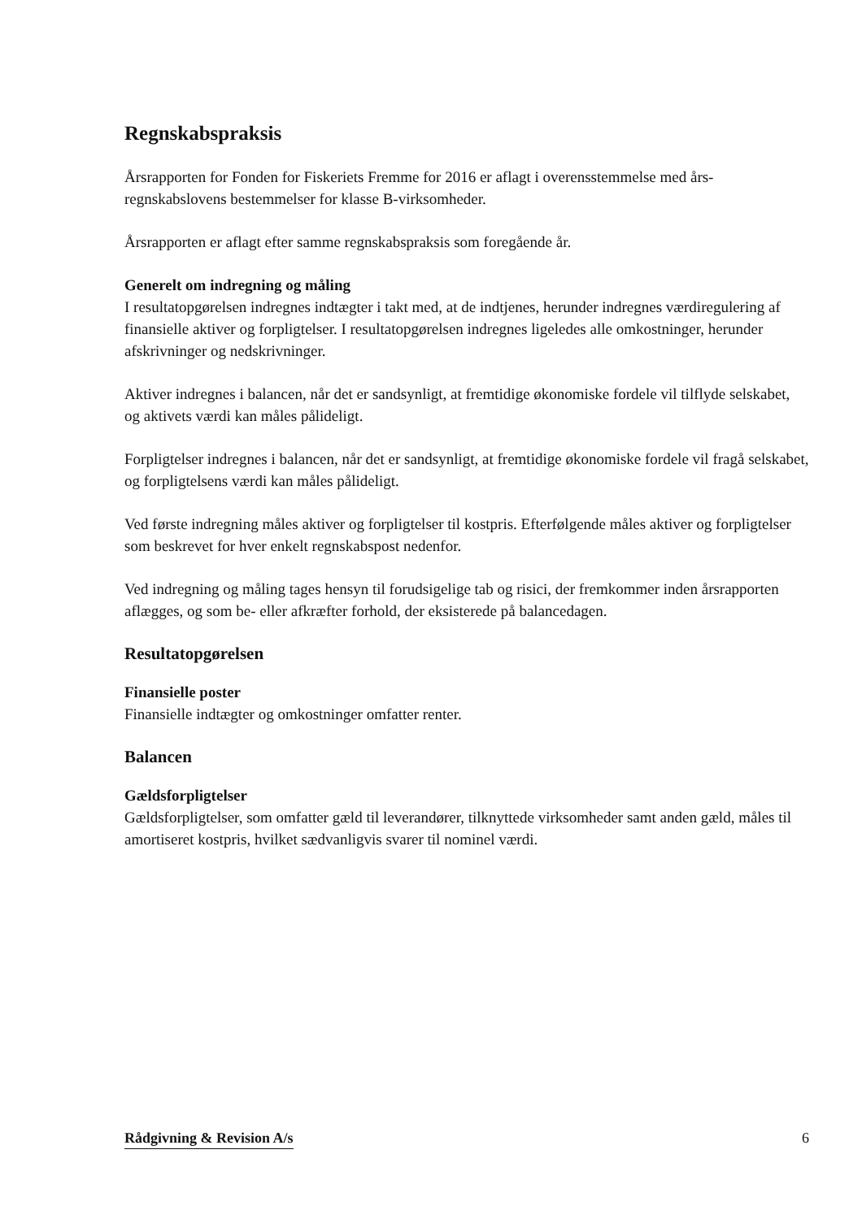Regnskabspraksis
Årsrapporten for Fonden for Fiskeriets Fremme for 2016 er aflagt i overensstemmelse med års­regnskabslovens bestemmelser for klasse B-virksomheder.
Årsrapporten er aflagt efter samme regnskabspraksis som foregående år.
Generelt om indregning og måling
I resultatopgørelsen indregnes indtægter i takt med, at de indtjenes, herunder indregnes værdire­gulering af finansielle aktiver og forpligtelser. I resultatopgørelsen indregnes ligeledes alle om­kostninger, herunder afskrivninger og nedskrivninger.
Aktiver indregnes i balancen, når det er sandsynligt, at fremtidige økonomiske fordele vil tilflyde selskabet, og aktivets værdi kan måles pålideligt.
Forpligtelser indregnes i balancen, når det er sandsynligt, at fremtidige økonomiske fordele vil fragå selskabet, og forpligtelsens værdi kan måles pålideligt.
Ved første indregning måles aktiver og forpligtelser til kostpris. Efterfølgende måles aktiver og forpligtelser som beskrevet for hver enkelt regnskabspost nedenfor.
Ved indregning og måling tages hensyn til forudsigelige tab og risici, der fremkommer inden årsrapporten aflægges, og som be- eller afkræfter forhold, der eksisterede på balancedagen.
Resultatopgørelsen
Finansielle poster
Finansielle indtægter og omkostninger omfatter renter.
Balancen
Gældsforpligtelser
Gældsforpligtelser, som omfatter gæld til leverandører, tilknyttede virksomheder samt anden gæld, måles til amortiseret kostpris, hvilket sædvanligvis svarer til nominel værdi.
Rådgivning & Revision A/s 6